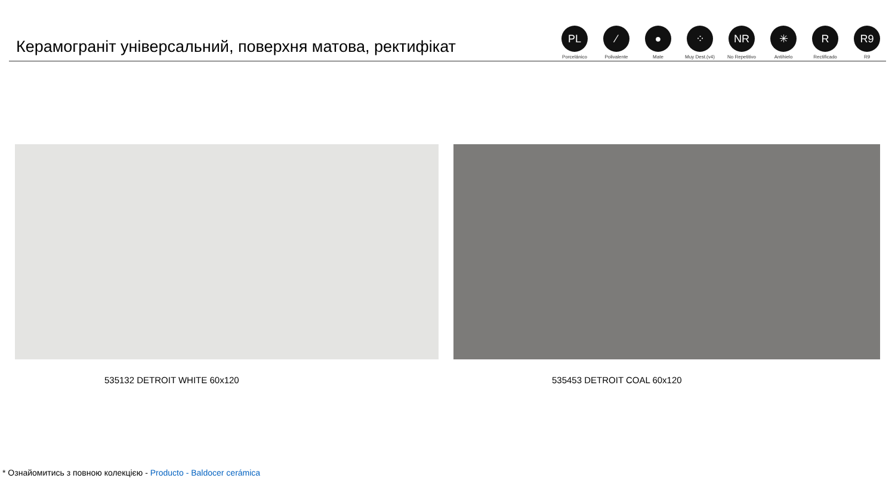Керамограніт універсальний, поверхня матова, ректифікат
PL
Porcelánico
⁄
Polivalente
●
Mate
⁘
Muy Dest.(v4)
NR
No Repetitivo
✳
Antihielo
R
Rectificado
R9
R9
535132 DETROIT WHITE 60x120 535453 DETROIT COAL 60x120
* Ознайомитись з повною колекцією - Producto - Baldocer cerámica